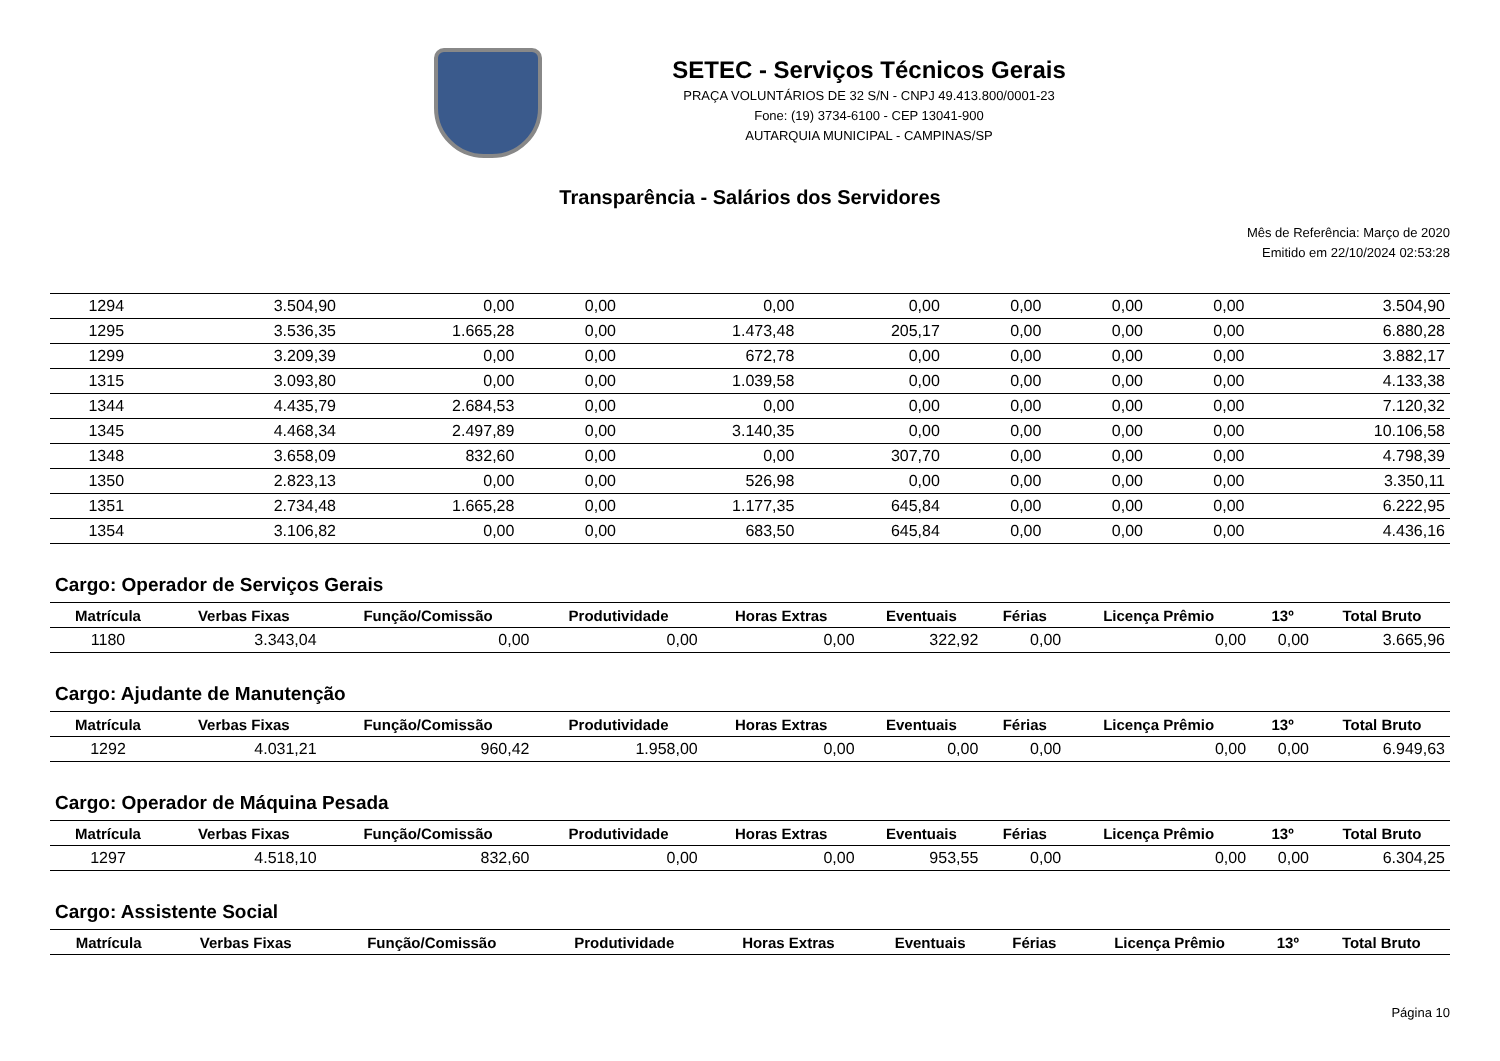SETEC - Serviços Técnicos Gerais
PRAÇA VOLUNTÁRIOS DE 32 S/N - CNPJ 49.413.800/0001-23
Fone: (19) 3734-6100 - CEP 13041-900
AUTARQUIA MUNICIPAL - CAMPINAS/SP
Transparência - Salários dos Servidores
Mês de Referência: Março de 2020
Emitido em 22/10/2024 02:53:28
| 1294 | 3.504,90 | 0,00 | 0,00 | 0,00 | 0,00 | 0,00 | 0,00 | 0,00 | 3.504,90 |
| 1295 | 3.536,35 | 1.665,28 | 0,00 | 1.473,48 | 205,17 | 0,00 | 0,00 | 0,00 | 6.880,28 |
| 1299 | 3.209,39 | 0,00 | 0,00 | 672,78 | 0,00 | 0,00 | 0,00 | 0,00 | 3.882,17 |
| 1315 | 3.093,80 | 0,00 | 0,00 | 1.039,58 | 0,00 | 0,00 | 0,00 | 0,00 | 4.133,38 |
| 1344 | 4.435,79 | 2.684,53 | 0,00 | 0,00 | 0,00 | 0,00 | 0,00 | 0,00 | 7.120,32 |
| 1345 | 4.468,34 | 2.497,89 | 0,00 | 3.140,35 | 0,00 | 0,00 | 0,00 | 0,00 | 10.106,58 |
| 1348 | 3.658,09 | 832,60 | 0,00 | 0,00 | 307,70 | 0,00 | 0,00 | 0,00 | 4.798,39 |
| 1350 | 2.823,13 | 0,00 | 0,00 | 526,98 | 0,00 | 0,00 | 0,00 | 0,00 | 3.350,11 |
| 1351 | 2.734,48 | 1.665,28 | 0,00 | 1.177,35 | 645,84 | 0,00 | 0,00 | 0,00 | 6.222,95 |
| 1354 | 3.106,82 | 0,00 | 0,00 | 683,50 | 645,84 | 0,00 | 0,00 | 0,00 | 4.436,16 |
Cargo: Operador de Serviços Gerais
| Matrícula | Verbas Fixas | Função/Comissão | Produtividade | Horas Extras | Eventuais | Férias | Licença Prêmio | 13º | Total Bruto |
| --- | --- | --- | --- | --- | --- | --- | --- | --- | --- |
| 1180 | 3.343,04 | 0,00 | 0,00 | 0,00 | 322,92 | 0,00 | 0,00 | 0,00 | 3.665,96 |
Cargo: Ajudante de Manutenção
| Matrícula | Verbas Fixas | Função/Comissão | Produtividade | Horas Extras | Eventuais | Férias | Licença Prêmio | 13º | Total Bruto |
| --- | --- | --- | --- | --- | --- | --- | --- | --- | --- |
| 1292 | 4.031,21 | 960,42 | 1.958,00 | 0,00 | 0,00 | 0,00 | 0,00 | 0,00 | 6.949,63 |
Cargo: Operador de Máquina Pesada
| Matrícula | Verbas Fixas | Função/Comissão | Produtividade | Horas Extras | Eventuais | Férias | Licença Prêmio | 13º | Total Bruto |
| --- | --- | --- | --- | --- | --- | --- | --- | --- | --- |
| 1297 | 4.518,10 | 832,60 | 0,00 | 0,00 | 953,55 | 0,00 | 0,00 | 0,00 | 6.304,25 |
Cargo: Assistente Social
| Matrícula | Verbas Fixas | Função/Comissão | Produtividade | Horas Extras | Eventuais | Férias | Licença Prêmio | 13º | Total Bruto |
| --- | --- | --- | --- | --- | --- | --- | --- | --- | --- |
Página 10